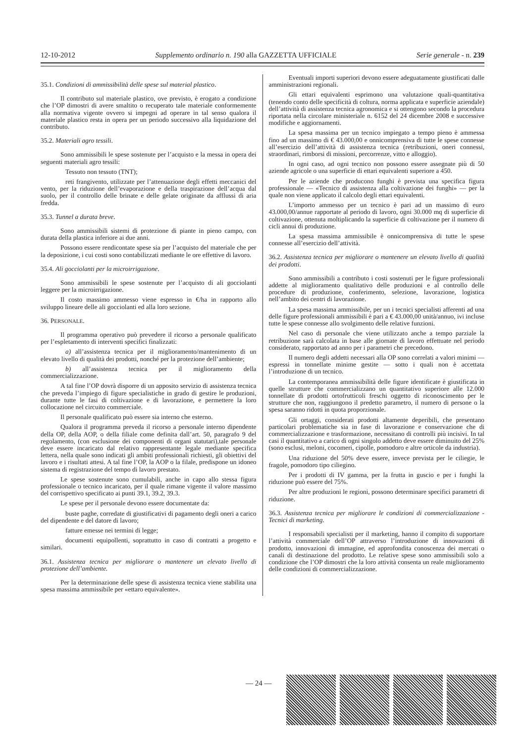12-10-2012 Supplemento ordinario n. 190 alla GAZZETTA UFFICIALE Serie generale - n. 239
35.1. Condizioni di ammissibilità delle spese sul material plastico.
Il contributo sul materiale plastico, ove previsto, è erogato a condizione che l’OP dimostri di avere smaltito o recuperato tale materiale conformemente alla normativa vigente ovvero si impegni ad operare in tal senso qualora il materiale plastico resta in opera per un periodo successivo alla liquidazione del contributo.
35.2. Materiali agro tessili.
Sono ammissibili le spese sostenute per l’acquisto e la messa in opera dei seguenti materiali agro tessili:
Tessuto non tessuto (TNT);
reti frangivento, utilizzate per l’attenuazione degli effetti meccanici del vento, per la riduzione dell’evaporazione e della traspirazione dell’acqua dal suolo, per il controllo delle brinate e delle gelate originate da afflussi di aria fredda.
35.3. Tunnel a durata breve.
Sono ammissibili sistemi di protezione di piante in pieno campo, con durata della plastica inferiore ai due anni.
Possono essere rendicontate spese sia per l’acquisto del materiale che per la deposizione, i cui costi sono contabilizzati mediante le ore effettive di lavoro.
35.4. Ali gocciolanti per la microirrigazione.
Sono ammissibili le spese sostenute per l’acquisto di ali gocciolanti leggere per la microirrigazione.
Il costo massimo ammesso viene espresso in €/ha in rapporto allo sviluppo lineare delle ali gocciolanti ed alla loro sezione.
36. PERSONALE.
Il programma operativo può prevedere il ricorso a personale qualificato per l’espletamento di interventi specifici finalizzati:
a) all’assistenza tecnica per il miglioramento/mantenimento di un elevato livello di qualità dei prodotti, nonché per la protezione dell’ambiente;
b) all’assistenza tecnica per il miglioramento della commercializzazione.
A tal fine l’OP dovrà disporre di un apposito servizio di assistenza tecnica che preveda l’impiego di figure specialistiche in grado di gestire le produzioni, durante tutte le fasi di coltivazione e di lavorazione, e permettere la loro collocazione nel circuito commerciale.
Il personale qualificato può essere sia interno che esterno.
Qualora il programma preveda il ricorso a personale interno dipendente della OP, della AOP, o della filiale come definita dall’art. 50, paragrafo 9 del regolamento, (con esclusione dei componenti di organi statutari),tale personale deve essere incaricato dal relativo rappresentante legale mediante specifica lettera, nella quale sono indicati gli ambiti professionali richiesti, gli obiettivi del lavoro e i risultati attesi. A tal fine l’OP, la AOP o la filale, predispone un idoneo sistema di registrazione del tempo di lavoro prestato.
Le spese sostenute sono cumulabili, anche in capo allo stessa figura professionale o tecnico incaricato, per il quale rimane vigente il valore massimo del corrispettivo specificato ai punti 39.1, 39.2, 39.3.
Le spese per il personale devono essere documentate da:
buste paghe, corredate di giustificativi di pagamento degli oneri a carico del dipendente e del datore di lavoro;
fatture emesse nei termini di legge;
documenti equipollenti, soprattutto in caso di contratti a progetto e similari.
36.1. Assistenza tecnica per migliorare o mantenere un elevato livello di protezione dell’ambiente.
Per la determinazione delle spese di assistenza tecnica viene stabilita una spesa massima ammissibile per «ettaro equivalente».
Eventuali importi superiori devono essere adeguatamente giustificati dalle amministrazioni regionali.
Gli ettari equivalenti esprimono una valutazione quali-quantitativa (tenendo conto delle specificità di coltura, norma applicata e superficie aziendale) dell’attività di assistenza tecnica agronomica e si ottengono secondo la procedura riportata nella circolare ministeriale n. 6152 del 24 dicembre 2008 e successive modifiche e aggiornamenti.
La spesa massima per un tecnico impiegato a tempo pieno è ammessa fino ad un massimo di € 43.000,00 e onnicomprensiva di tutte le spese connesse all’esercizio dell’attività di assistenza tecnica (retribuzioni, oneri connessi, straordinari, rimborsi di missioni, percorrenze, vitto e alloggio).
In ogni caso, ad ogni tecnico non possono essere assegnate più di 50 aziende agricole o una superficie di ettari equivalenti superiore a 450.
Per le aziende che producono funghi è prevista una specifica figura professionale — «Tecnico di assistenza alla coltivazione dei funghi» — per la quale non viene applicato il calcolo degli ettari equivalenti.
L’importo ammesso per un tecnico è pari ad un massimo di euro 43.000,00/annue rapportate al periodo di lavoro, ogni 30.000 mq di superficie di coltivazione, ottenuta moltiplicando la superficie di coltivazione per il numero di cicli annui di produzione.
La spesa massima ammissibile è onnicomprensiva di tutte le spese connesse all’esercizio dell’attività.
36.2. Assistenza tecnica per migliorare o mantenere un elevato livello di qualità dei prodotti.
Sono ammissibili a contributo i costi sostenuti per le figure professionali addette al miglioramento qualitativo delle produzioni e al controllo delle procedure di produzione, conferimento, selezione, lavorazione, logistica nell’ambito dei centri di lavorazione.
La spesa massima ammissibile, per un i tecnici specialisti afferenti ad una delle figure professionali ammissibili è pari a € 43.000,00 unità/annuo, ivi incluse tutte le spese connesse allo svolgimento delle relative funzioni.
Nel caso di personale che viene utilizzato anche a tempo parziale la retribuzione sarà calcolata in base alle giornate di lavoro effettuate nel periodo considerato, rapportato ad anno per i parametri che precedono.
Il numero degli addetti necessari alla OP sono correlati a valori minimi — espressi in tonnellate minime gestite — sotto i quali non è accettata l’introduzione di un tecnico.
La contemporanea ammissibilità delle figure identificate è giustificata in quelle strutture che commercializzano un quantitativo superiore alle 12.000 tonnellate di prodotti ortofrutticoli freschi oggetto di riconoscimento per le strutture che non, raggiungono il predetto parametro, il numero di persone o la spesa saranno ridotti in quota proporzionale.
Gli ortaggi, considerati prodotti altamente deperibili, che presentano particolari problematiche sia in fase di lavorazione e conservazione che di commercializzazione e trasformazione, necessitano di controlli più incisivi. In tal casi il quantitativo a carico di ogni singolo addetto deve essere diminuito del 25% (sono esclusi, meloni, cocomeri, cipolle, pomodoro e altre orticole da industria).
Una riduzione del 50% deve essere, invece prevista per le ciliegie, le fragole, pomodoro tipo ciliegino.
Per i prodotti di IV gamma, per la frutta in guscio e per i funghi la riduzione può essere del 75%.
Per altre produzioni le regioni, possono determinare specifici parametri di riduzione.
36.3. Assistenza tecnica per migliorare le condizioni di commercializzazione - Tecnici di marketing.
I responsabili specialisti per il marketing, hanno il compito di supportare l’attività commerciale dell’OP attraverso l’introduzione di innovazioni di prodotto, innovazioni di immagine, ed approfondita conoscenza dei mercati o canali di destinazione del prodotto. Le relative spese sono ammissibili solo a condizione che l’OP dimostri che la loro attività consenta un reale miglioramento delle condizioni di commercializzazione.
— 24 —